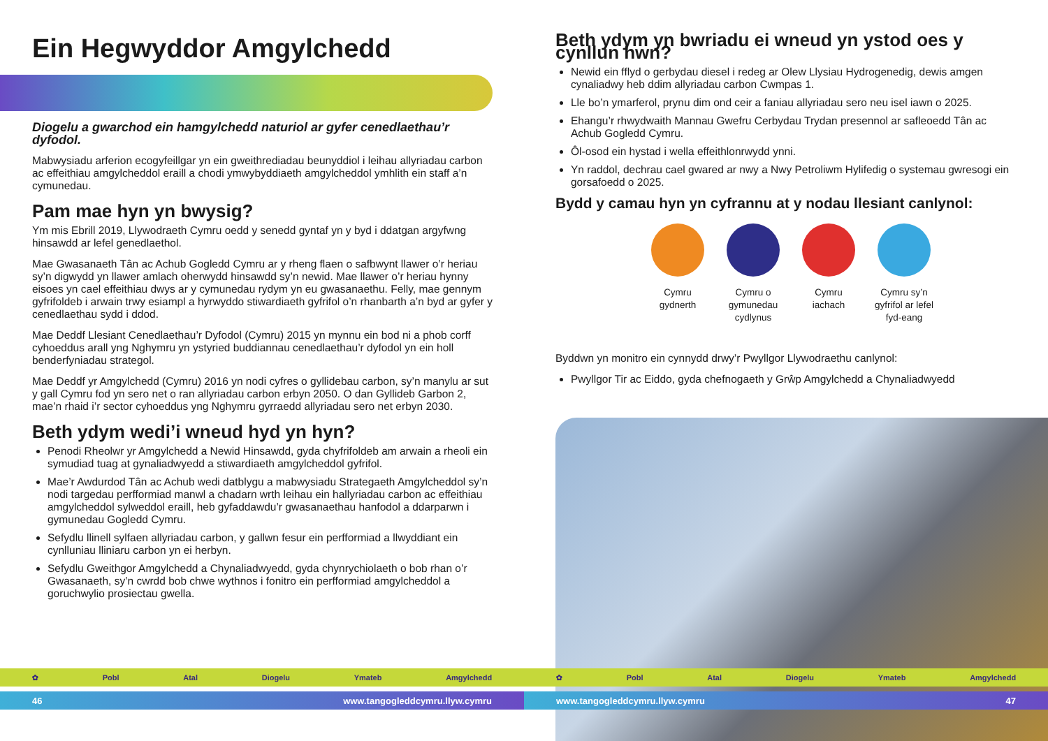Ein Hegwyddor Amgylchedd
Diogelu a gwarchod ein hamgylchedd naturiol ar gyfer cenedlaethau’r dyfodol.
Mabwysiadu arferion ecogyfeillgar yn ein gweithrediadau beunyddiol i leihau allyriadau carbon ac effeithiau amgylcheddol eraill a chodi ymwybyddiaeth amgylcheddol ymhlith ein staff a’n cymunedau.
Pam mae hyn yn bwysig?
Ym mis Ebrill 2019, Llywodraeth Cymru oedd y senedd gyntaf yn y byd i ddatgan argyfwng hinsawdd ar lefel genedlaethol.
Mae Gwasanaeth Tân ac Achub Gogledd Cymru ar y rheng flaen o safbwynt llawer o’r heriau sy’n digwydd yn llawer amlach oherwydd hinsawdd sy’n newid. Mae llawer o’r heriau hynny eisoes yn cael effeithiau dwys ar y cymunedau rydym yn eu gwasanaethu. Felly, mae gennym gyfrifoldeb i arwain trwy esiampl a hyrwyddo stiwardiaeth gyfrifol o’n rhanbarth a’n byd ar gyfer y cenedlaethau sydd i ddod.
Mae Deddf Llesiant Cenedlaethau’r Dyfodol (Cymru) 2015 yn mynnu ein bod ni a phob corff cyhoeddus arall yng Nghymru yn ystyried buddiannau cenedlaethau’r dyfodol yn ein holl benderfyniadau strategol.
Mae Deddf yr Amgylchedd (Cymru) 2016 yn nodi cyfres o gyllidebau carbon, sy’n manylu ar sut y gall Cymru fod yn sero net o ran allyriadau carbon erbyn 2050. O dan Gyllideb Garbon 2, mae’n rhaid i’r sector cyhoeddus yng Nghymru gyrraedd allyriadau sero net erbyn 2030.
Beth ydym wedi’i wneud hyd yn hyn?
Penodi Rheolwr yr Amgylchedd a Newid Hinsawdd, gyda chyfrifoldeb am arwain a rheoli ein symudiad tuag at gynaliadwyedd a stiwardiaeth amgylcheddol gyfrifol.
Mae’r Awdurdod Tân ac Achub wedi datblygu a mabwysiadu Strategaeth Amgylcheddol sy’n nodi targedau perfformiad manwl a chadarn wrth leihau ein hallyriadau carbon ac effeithiau amgylcheddol sylweddol eraill, heb gyfaddawdu’r gwasanaethau hanfodol a ddarparwn i gymunedau Gogledd Cymru.
Sefydlu llinell sylfaen allyriadau carbon, y gallwn fesur ein perfformiad a llwyddiant ein cynlluniau lliniaru carbon yn ei herbyn.
Sefydlu Gweithgor Amgylchedd a Chynaliadwyedd, gyda chynrychiolaeth o bob rhan o’r Gwasanaeth, sy’n cwrdd bob chwe wythnos i fonitro ein perfformiad amgylcheddol a goruchwylio prosiectau gwella.
✿ Pobl Atal Diogelu Ymateb Amgylchedd
46 www.tangogleddcymru.llyw.cymru
Beth ydym yn bwriadu ei wneud yn ystod oes y cynllun hwn?
Newid ein fflyd o gerbydau diesel i redeg ar Olew Llysiau Hydrogenedig, dewis amgen cynaliadwy heb ddim allyriadau carbon Cwmpas 1.
Lle bo’n ymarferol, prynu dim ond ceir a faniau allyriadau sero neu isel iawn o 2025.
Ehangu’r rhwydwaith Mannau Gwefru Cerbydau Trydan presennol ar safleoedd Tân ac Achub Gogledd Cymru.
Ôl-osod ein hystad i wella effeithlonrwydd ynni.
Yn raddol, dechrau cael gwared ar nwy a Nwy Petroliwm Hylifedig o systemau gwresogi ein gorsafoedd o 2025.
Bydd y camau hyn yn cyfrannu at y nodau llesiant canlynol:
Cymru gydnerth
Cymru o gymunedau cydlynus
Cymru iachach
Cymru sy’n gyfrifol ar lefel fyd-eang
Byddwn yn monitro ein cynnydd drwy’r Pwyllgor Llywodraethu canlynol:
Pwyllgor Tir ac Eiddo, gyda chefnogaeth y Grŵp Amgylchedd a Chynaliadwyedd
✿ Pobl Atal Diogelu Ymateb Amgylchedd
www.tangogleddcymru.llyw.cymru 47